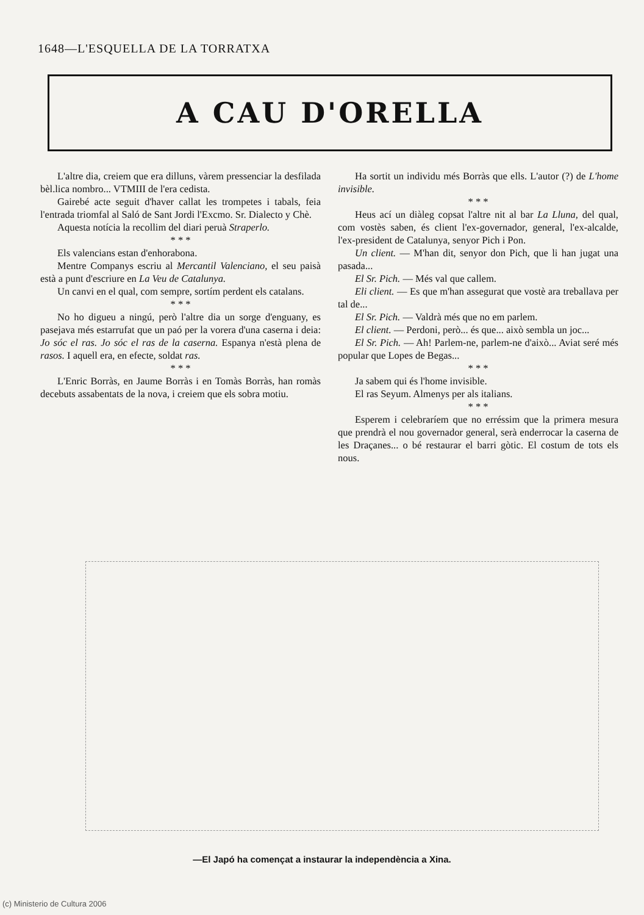1648—L'ESQUELLA DE LA TORRATXA
A CAU D'ORELLA
L'altre dia, creiem que era dilluns, vàrem pressenciar la desfilada bèl.lica nombro... VTMIII de l'era cedista.
Gairebé acte seguit d'haver callat les trompetes i tabals, feia l'entrada triomfal al Saló de Sant Jordi l'Excmo. Sr. Dialecto y Chè.
Aquesta notícia la recollim del diari peruà Straperlo.
* * *
Els valencians estan d'enhorabona.
Mentre Companys escriu al Mercantil Valenciano, el seu paisà està a punt d'escriure en La Veu de Catalunya.
Un canvi en el qual, com sempre, sortím perdent els catalans.
* * *
No ho digueu a ningú, però l'altre dia un sorge d'enguany, es pasejava més estarrufat que un paó per la vorera d'una caserna i deia: Jo sóc el ras. Jo sóc el ras de la caserna. Espanya n'està plena de rasos. I aquell era, en efecte, soldat ras.
* * *
L'Enric Borràs, en Jaume Borràs i en Tomàs Borràs, han romàs decebuts assabentats de la nova, i creiem que els sobra motiu.
Ha sortit un individu més Borràs que ells. L'autor (?) de L'home invisible.
* * *
Heus ací un diàleg copsat l'altre nit al bar La Lluna, del qual, com vostès saben, és client l'ex-governador, general, l'ex-alcalde, l'ex-president de Catalunya, senyor Pich i Pon.
Un client. — M'han dit, senyor don Pich, que li han jugat una pasada...
El Sr. Pich. — Més val que callem.
Eli client. — Es que m'han assegurat que vostè ara treballava per tal de...
El Sr. Pich. — Valdrà més que no em parlem.
El client. — Perdoni, però... és que... això sembla un joc...
El Sr. Pich. — Ah! Parlem-ne, parlem-ne d'això... Aviat seré més popular que Lopes de Begas...
* * *
Ja sabem qui és l'home invisible.
El ras Seyum. Almenys per als italians.
* * *
Esperem i celebraríem que no erréssim que la primera mesura que prendrà el nou governador general, serà enderrocar la caserna de les Draçanes... o bé restaurar el barri gòtic. El costum de tots els nous.
—El Japó ha començat a instaurar la independència a Xina.
(c) Ministerio de Cultura 2006